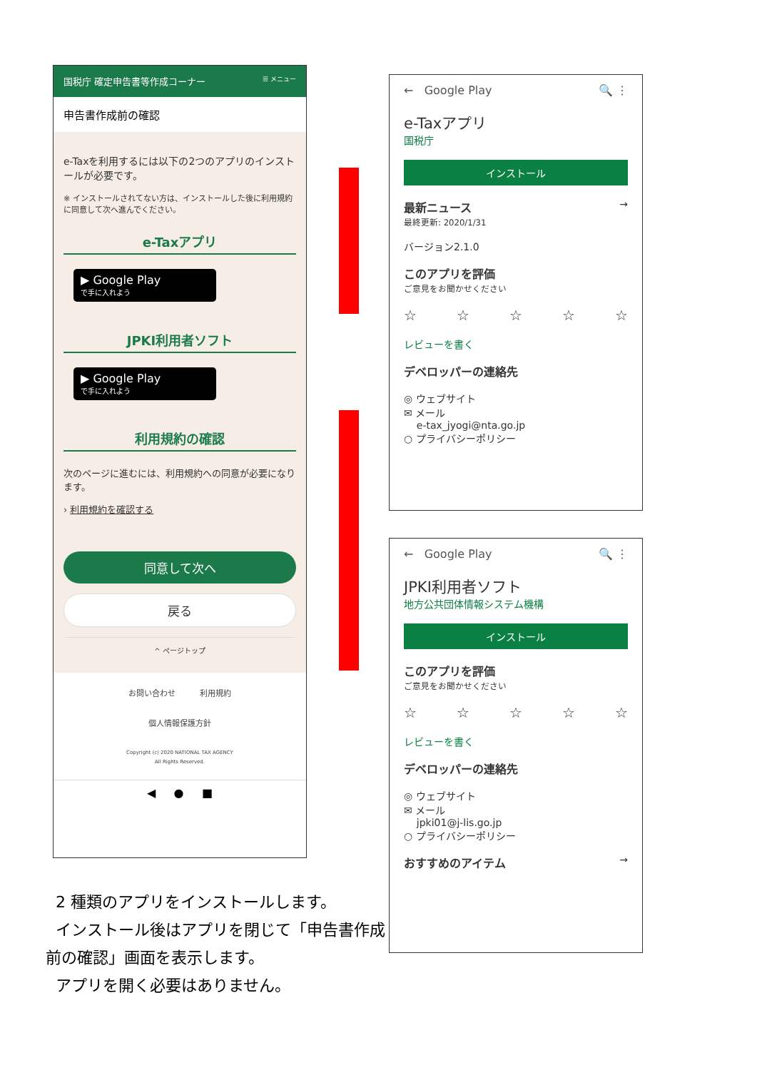国税庁 確定申告書等作成コーナー ☰ メニュー
申告書作成前の確認
e-Taxを利用するには以下の2つのアプリのインストールが必要です。
※ インストールされてない方は、インストールした後に利用規約に同意して次へ進んでください。
e-Taxアプリ
▶ Google Play
で手に入れよう
JPKI利用者ソフト
▶ Google Play
で手に入れよう
利用規約の確認
次のページに進むには、利用規約への同意が必要になります。
› 利用規約を確認する
同意して次へ
戻る
^ ページトップ
お問い合わせ 利用規約
個人情報保護方針
Copyright (c) 2020 NATIONAL TAX AGENCY
All Rights Reserved.
◀ ● ■
← Google Play 🔍 ⋮
e-Taxアプリ
国税庁
インストール
最新ニュース →
最終更新: 2020/1/31
バージョン2.1.0
このアプリを評価
ご意見をお聞かせください
☆ ☆ ☆ ☆ ☆
レビューを書く
デベロッパーの連絡先
◎ ウェブサイト
✉ メール
e-tax_jyogi@nta.go.jp
○ プライバシーポリシー
← Google Play 🔍 ⋮
JPKI利用者ソフト
地方公共団体情報システム機構
インストール
このアプリを評価
ご意見をお聞かせください
☆ ☆ ☆ ☆ ☆
レビューを書く
デベロッパーの連絡先
◎ ウェブサイト
✉ メール
jpki01@j-lis.go.jp
○ プライバシーポリシー
おすすめのアイテム →
2 種類のアプリをインストールします。
インストール後はアプリを閉じて「申告書作成前の確認」画面を表示します。
アプリを開く必要はありません。